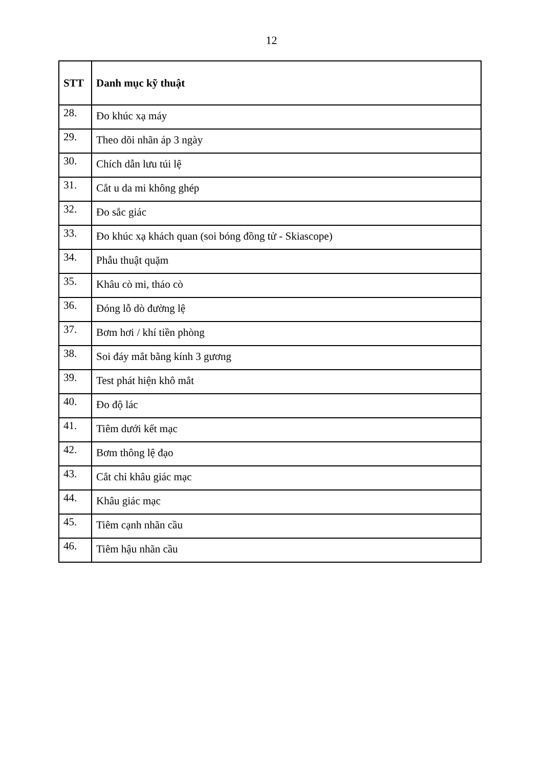12
| STT | Danh mục kỹ thuật |
| --- | --- |
| 28. | Đo khúc xạ máy |
| 29. | Theo dõi nhãn áp 3 ngày |
| 30. | Chích dẫn lưu túi lệ |
| 31. | Cắt u da mi không ghép |
| 32. | Đo sắc giác |
| 33. | Đo khúc xạ khách quan (soi bóng đồng tử - Skiascope) |
| 34. | Phẫu thuật quặm |
| 35. | Khâu cò mi, tháo cò |
| 36. | Đóng lỗ dò đường lệ |
| 37. | Bơm hơi / khí tiền phòng |
| 38. | Soi đáy mắt bằng kính 3 gương |
| 39. | Test phát hiện khô mắt |
| 40. | Đo độ lác |
| 41. | Tiêm dưới kết mạc |
| 42. | Bơm thông lệ đạo |
| 43. | Cắt chỉ khâu giác mạc |
| 44. | Khâu giác mạc |
| 45. | Tiêm cạnh nhãn cầu |
| 46. | Tiêm hậu nhãn cầu |